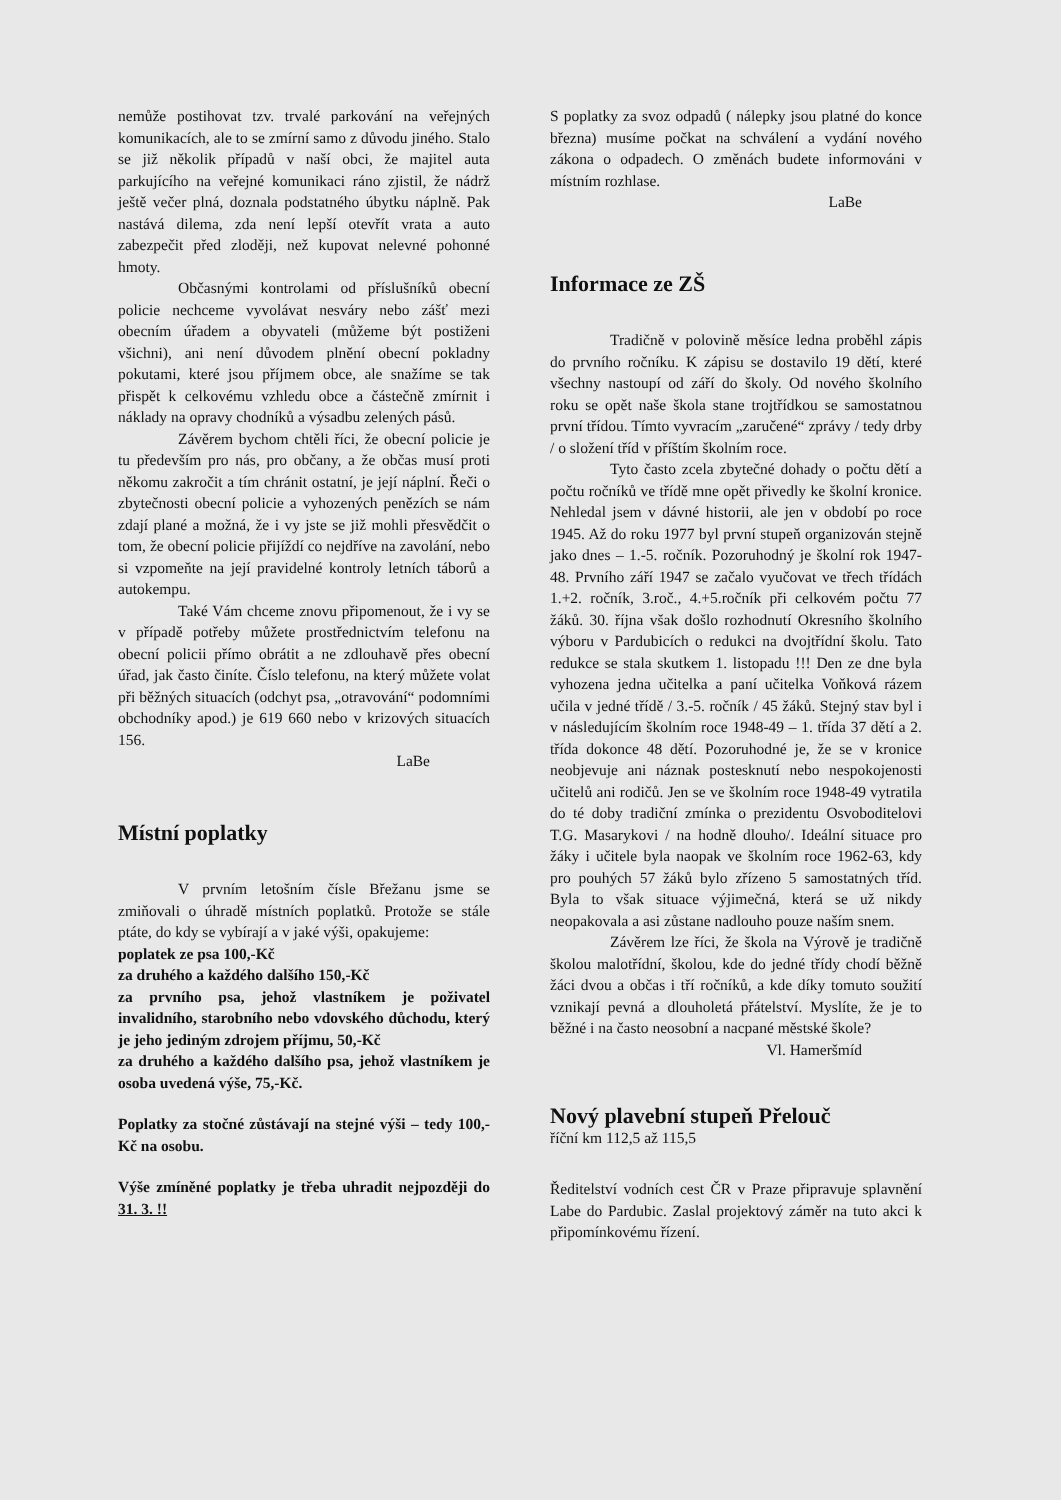nemůže postihovat tzv. trvalé parkování na veřejných komunikacích, ale to se zmírní samo z důvodu jiného. Stalo se již několik případů v naší obci, že majitel auta parkujícího na veřejné komunikaci ráno zjistil, že nádrž ještě večer plná, doznala podstatného úbytku náplně. Pak nastává dilema, zda není lepší otevřít vrata a auto zabezpečit před zloději, než kupovat nelevné pohonné hmoty.
Občasnými kontrolami od příslušníků obecní policie nechceme vyvolávat nesváry nebo zášť mezi obecním úřadem a obyvateli (můžeme být postiženi všichni), ani není důvodem plnění obecní pokladny pokutami, které jsou příjmem obce, ale snažíme se tak přispět k celkovému vzhledu obce a částečně zmírnit i náklady na opravy chodníků a výsadbu zelených pásů.
Závěrem bychom chtěli říci, že obecní policie je tu především pro nás, pro občany, a že občas musí proti někomu zakročit a tím chránit ostatní, je její náplní. Řeči o zbytečnosti obecní policie a vyhozených penězích se nám zdají plané a možná, že i vy jste se již mohli přesvědčit o tom, že obecní policie přijíždí co nejdříve na zavolání, nebo si vzpomeňte na její pravidelné kontroly letních táborů a autokempu.
Také Vám chceme znovu připomenout, že i vy se v případě potřeby můžete prostřednictvím telefonu na obecní policii přímo obrátit a ne zdlouhavě přes obecní úřad, jak často činíte. Číslo telefonu, na který můžete volat při běžných situacích (odchyt psa, „otravování“ podomními obchodníky apod.) je 619 660 nebo v krizových situacích 156.
LaBe
Místní poplatky
V prvním letošním čísle Břežanu jsme se zmiňovali o úhradě místních poplatků. Protože se stále ptáte, do kdy se vybírají a v jaké výši, opakujeme:
poplatek ze psa 100,-Kč
za druhého a každého dalšího 150,-Kč
za prvního psa, jehož vlastníkem je poživatel invalidního, starobního nebo vdovského důchodu, který je jeho jediným zdrojem příjmu, 50,-Kč
za druhého a každého dalšího psa, jehož vlastníkem je osoba uvedená výše, 75,-Kč.
Poplatky za stočné zůstávají na stejné výši – tedy 100,-Kč na osobu.
Výše zmíněné poplatky je třeba uhradit nejpozději do 31. 3. !!
S poplatky za svoz odpadů ( nálepky jsou platné do konce března) musíme počkat na schválení a vydání nového zákona o odpadech. O změnách budete informováni v místním rozhlase.
LaBe
Informace ze ZŠ
Tradičně v polovině měsíce ledna proběhl zápis do prvního ročníku. K zápisu se dostavilo 19 dětí, které všechny nastoupí od září do školy. Od nového školního roku se opět naše škola stane trojtřídkou se samostatnou první třídou. Tímto vyvracím „zaručené“ zprávy / tedy drby / o složení tříd v příštím školním roce.
Tyto často zcela zbytečné dohady o počtu dětí a počtu ročníků ve třídě mne opět přivedly ke školní kronice. Nehledal jsem v dávné historii, ale jen v období po roce 1945. Až do roku 1977 byl první stupeň organizován stejně jako dnes – 1.-5. ročník. Pozoruhodný je školní rok 1947-48. Prvního září 1947 se začalo vyučovat ve třech třídách 1.+2. ročník, 3.roč., 4.+5.ročník při celkovém počtu 77 žáků. 30. října však došlo rozhodnutí Okresního školního výboru v Pardubicích o redukci na dvojtřídní školu. Tato redukce se stala skutkem 1. listopadu !!! Den ze dne byla vyhozena jedna učitelka a paní učitelka Voňková rázem učila v jedné třídě / 3.-5. ročník / 45 žáků. Stejný stav byl i v následujícím školním roce 1948-49 – 1. třída 37 dětí a 2. třída dokonce 48 dětí. Pozoruhodné je, že se v kronice neobjevuje ani náznak postesknutí nebo nespokojenosti učitelů ani rodičů. Jen se ve školním roce 1948-49 vytratila do té doby tradiční zmínka o prezidentu Osvoboditelovi T.G. Masarykovi / na hodně dlouho/. Ideální situace pro žáky i učitele byla naopak ve školním roce 1962-63, kdy pro pouhých 57 žáků bylo zřízeno 5 samostatných tříd. Byla to však situace výjimečná, která se už nikdy neopakovala a asi zůstane nadlouho pouze naším snem.
Závěrem lze říci, že škola na Výrově je tradičně školou malotřídní, školou, kde do jedné třídy chodí běžně žáci dvou a občas i tří ročníků, a kde díky tomuto soužití vznikají pevná a dlouholetá přátelství. Myslíte, že je to běžné i na často neosobní a nacpané městské škole?
Vl. Hameršmíd
Nový plavební stupeň Přelouč
říční km 112,5 až 115,5
Ředitelství vodních cest ČR v Praze připravuje splavnění Labe do Pardubic. Zaslal projektový záměr na tuto akci k připomínkovému řízení.